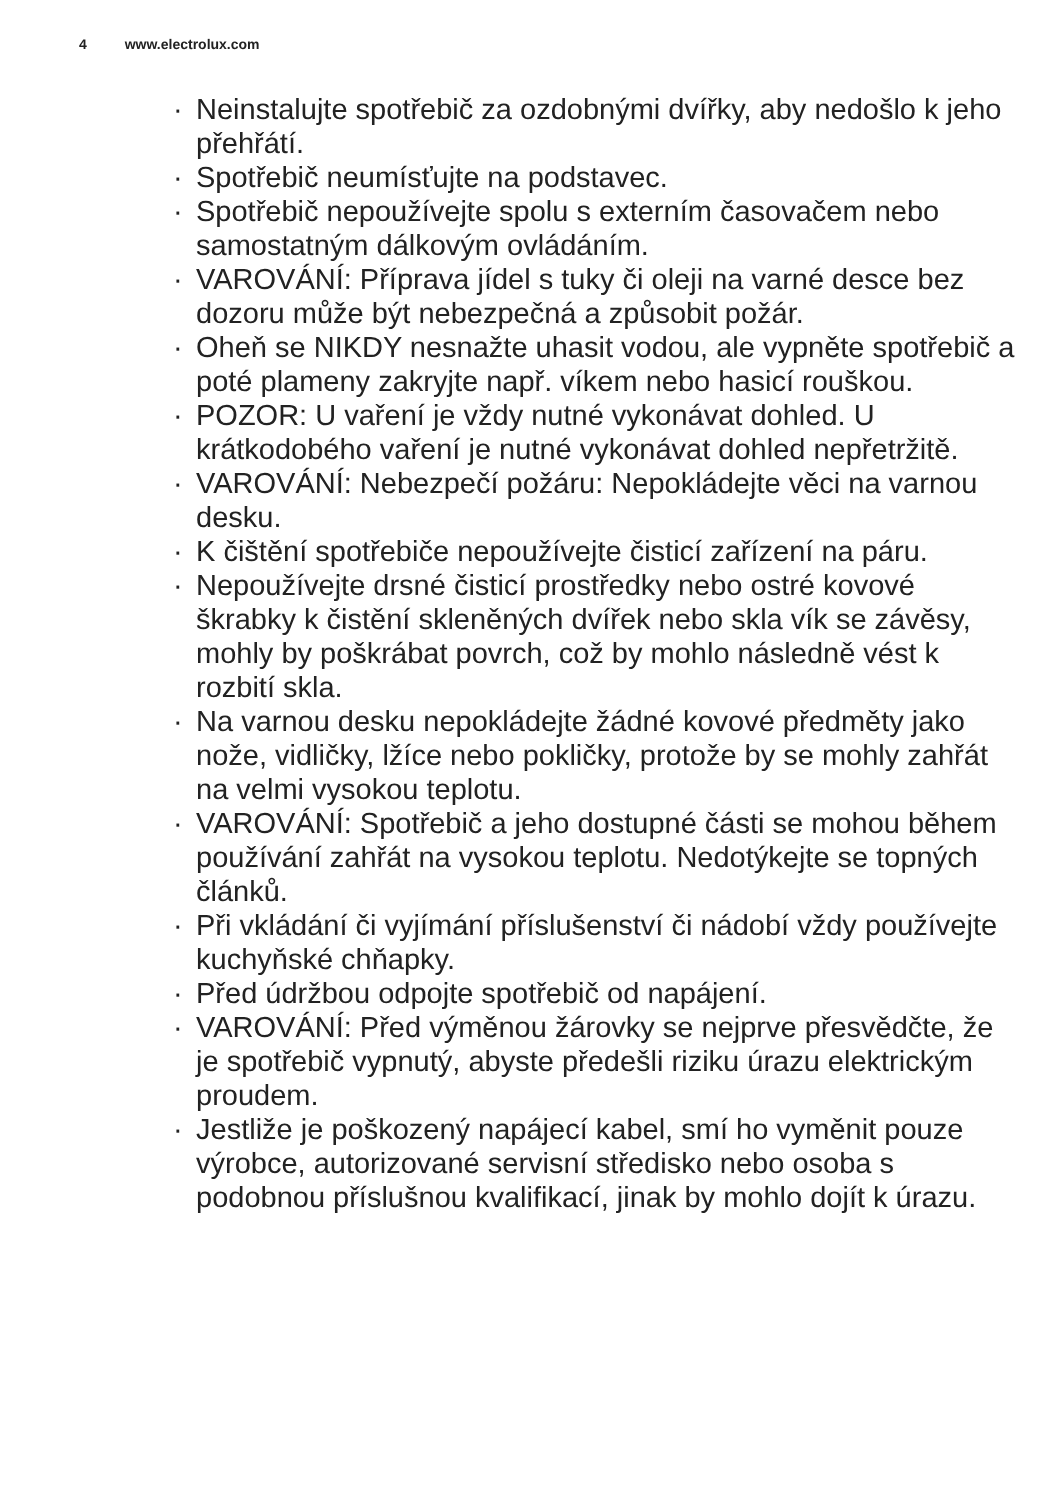4 www.electrolux.com
· Neinstalujte spotřebič za ozdobnými dvířky, aby nedošlo k jeho přehřátí.
· Spotřebič neumísťujte na podstavec.
· Spotřebič nepoužívejte spolu s externím časovačem nebo samostatným dálkovým ovládáním.
· VAROVÁNÍ: Příprava jídel s tuky či oleji na varné desce bez dozoru může být nebezpečná a způsobit požár.
· Oheň se NIKDY nesnažte uhasit vodou, ale vypněte spotřebič a poté plameny zakryjte např. víkem nebo hasicí rouškou.
· POZOR: U vaření je vždy nutné vykonávat dohled. U krátkodobého vaření je nutné vykonávat dohled nepřetržitě.
· VAROVÁNÍ: Nebezpečí požáru: Nepokládejte věci na varnou desku.
· K čištění spotřebiče nepoužívejte čisticí zařízení na páru.
· Nepoužívejte drsné čisticí prostředky nebo ostré kovové škrabky k čistění skleněných dvířek nebo skla vík se závěsy, mohly by poškrábat povrch, což by mohlo následně vést k rozbití skla.
· Na varnou desku nepokládejte žádné kovové předměty jako nože, vidličky, lžíce nebo pokličky, protože by se mohly zahřát na velmi vysokou teplotu.
· VAROVÁNÍ: Spotřebič a jeho dostupné části se mohou během používání zahřát na vysokou teplotu. Nedotýkejte se topných článků.
· Při vkládání či vyjímání příslušenství či nádobí vždy používejte kuchyňské chňapky.
· Před údržbou odpojte spotřebič od napájení.
· VAROVÁNÍ: Před výměnou žárovky se nejprve přesvědčte, že je spotřebič vypnutý, abyste předešli riziku úrazu elektrickým proudem.
· Jestliže je poškozený napájecí kabel, smí ho vyměnit pouze výrobce, autorizované servisní středisko nebo osoba s podobnou příslušnou kvalifikací, jinak by mohlo dojít k úrazu.